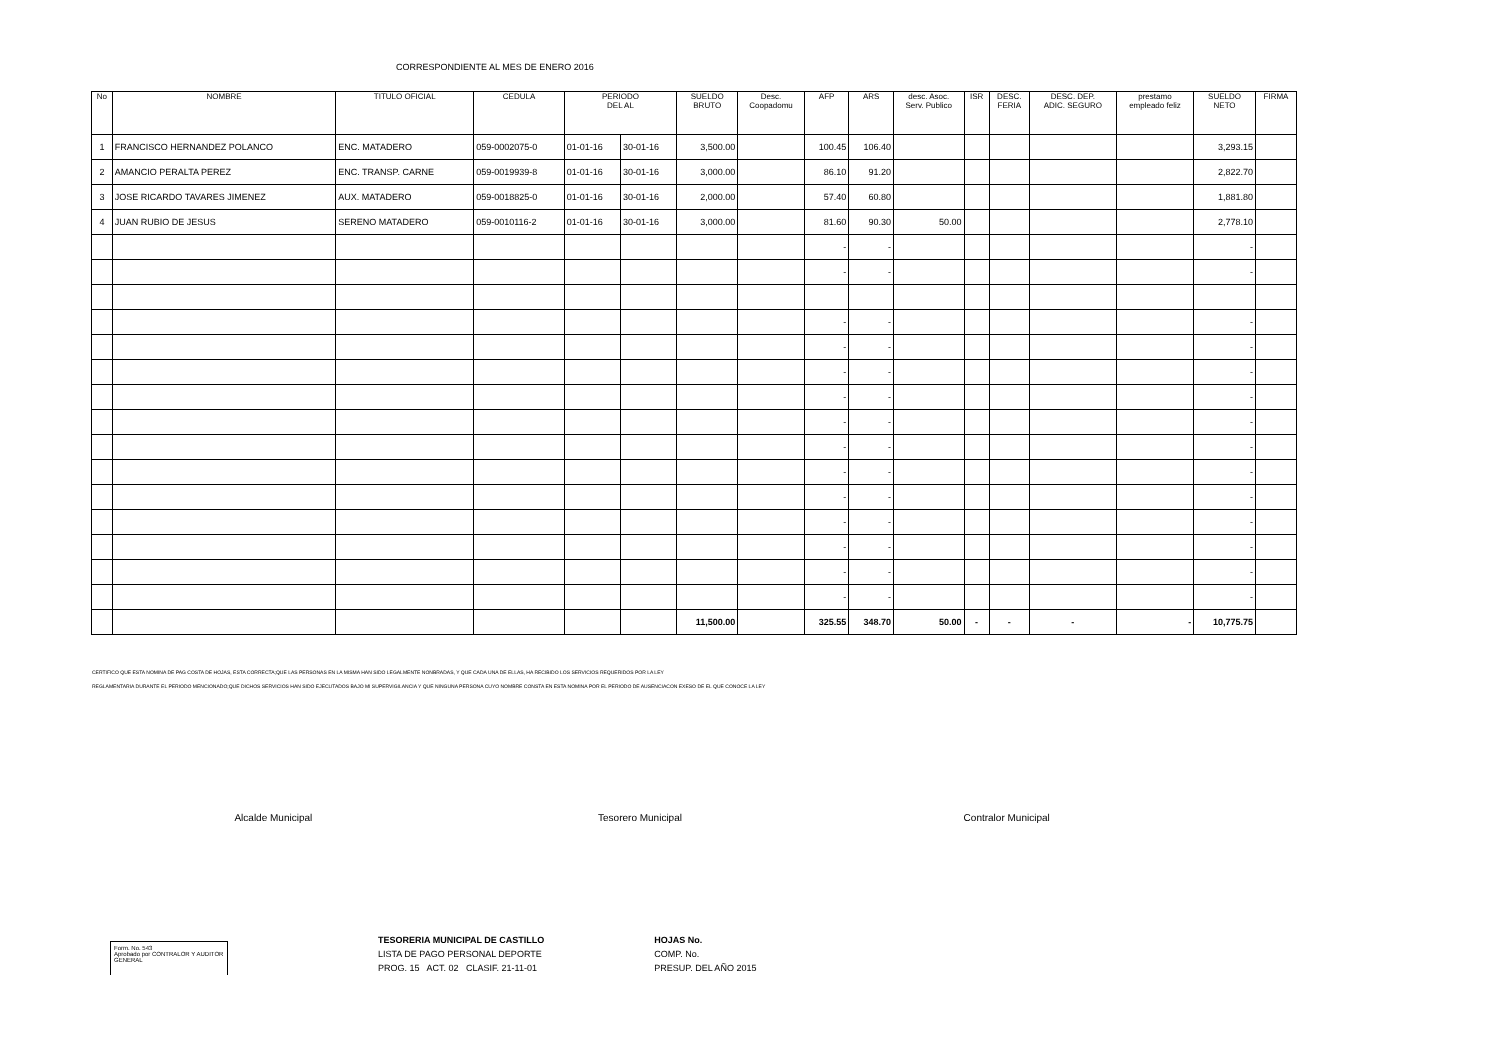CORRESPONDIENTE AL MES DE ENERO 2016
| No | NOMBRE | TITULO OFICIAL | CEDULA | PERIODO DEL AL | | SUELDO BRUTO | Desc. Coopadomu | AFP | ARS | desc. Asoc. Serv. Publico | ISR | DESC. FERIA | DESC. DEP. ADIC. SEGURO | prestamo empleado feliz | SUELDO NETO | FIRMA |
| --- | --- | --- | --- | --- | --- | --- | --- | --- | --- | --- | --- | --- | --- | --- | --- | --- |
| 1 | FRANCISCO HERNANDEZ POLANCO | ENC. MATADERO | 059-0002075-0 | 01-01-16 | 30-01-16 | 3,500.00 | | 100.45 | 106.40 | | | | | | 3,293.15 | |
| 2 | AMANCIO PERALTA PEREZ | ENC. TRANSP. CARNE | 059-0019939-8 | 01-01-16 | 30-01-16 | 3,000.00 | | 86.10 | 91.20 | | | | | | 2,822.70 | |
| 3 | JOSE RICARDO TAVARES JIMENEZ | AUX. MATADERO | 059-0018825-0 | 01-01-16 | 30-01-16 | 2,000.00 | | 57.40 | 60.80 | | | | | | 1,881.80 | |
| 4 | JUAN RUBIO DE JESUS | SERENO MATADERO | 059-0010116-2 | 01-01-16 | 30-01-16 | 3,000.00 | | 81.60 | 90.30 | 50.00 | | | | | 2,778.10 | |
| | | | | | | | | - | - | | | | | | - | |
| | | | | | | | | - | - | | | | | | - | |
| | | | | | | | | - | - | | | | | | - | |
| | | | | | | | | - | - | | | | | | - | |
| | | | | | | | | - | - | | | | | | - | |
| | | | | | | | | - | - | | | | | | - | |
| | | | | | | | | - | - | | | | | | - | |
| | | | | | | | | - | - | | | | | | - | |
| | | | | | | | | - | - | | | | | | - | |
| | | | | | | | | - | - | | | | | | - | |
| | | | | | | | | - | - | | | | | | - | |
| | | | | | | | | - | - | | | | | | - | |
| | | | | | | | | - | - | | | | | | - | |
| | | | | | | | | - | - | | | | | | - | |
| | | | | | | 11,500.00 | | 325.55 | 348.70 | 50.00 | - | - | - | - | 10,775.75 | |
CERTIFICO QUE ESTA NOMINA DE PAG COSTA DE HOJAS, ESTA CORRECTA;QUE LAS PERSONAS EN LA MISMA HAN SIDO LEGALMENTE NONBRADAS, Y QUE CADA UNA DE ELLAS, HA RECIBIDO LOS SERVICIOS REQUERIDOS POR LA LEY
REGLAMENTARIA DURANTE EL PERIODO MENCIONADO;QUE DICHOS SERVICIOS HAN SIDO EJECUTADOS BAJO MI SUPERVIGILANCIA Y QUE NINGUNA PERSONA CUYO NOMBRE CONSTA EN ESTA NOMINA POR EL PERIODO DE AUSENCIACON EXESO DE EL QUE CONOCE LA LEY
Alcalde Municipal Tesorero Municipal Contralor Municipal
Form. No. 543
Aprobado por CONTRALOR Y AUDITOR GENERAL
TESORERIA MUNICIPAL DE CASTILLO
LISTA DE PAGO PERSONAL DEPORTE
PROG. 15 ACT. 02 CLASIF. 21-11-01
HOJAS No.
COMP. No.
PRESUP. DEL AÑO 2015